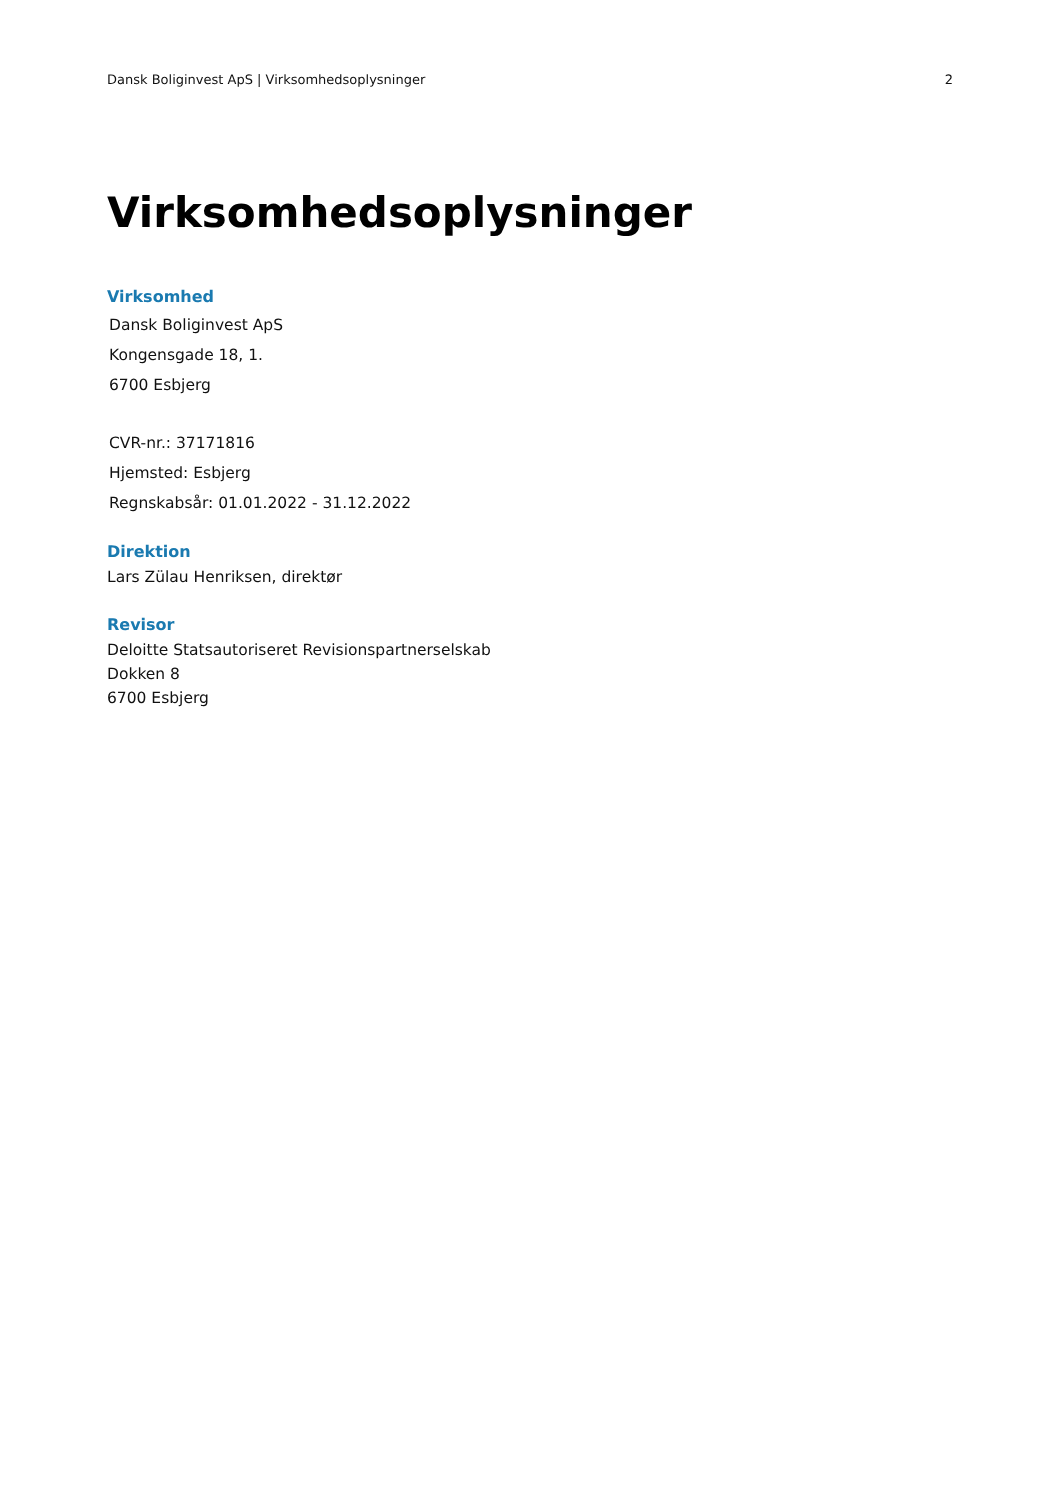Dansk Boliginvest ApS | Virksomhedsoplysninger 2
Virksomhedsoplysninger
Virksomhed
Dansk Boliginvest ApS
Kongensgade 18, 1.
6700 Esbjerg
CVR-nr.: 37171816
Hjemsted: Esbjerg
Regnskabsår: 01.01.2022 - 31.12.2022
Direktion
Lars Zülau Henriksen, direktør
Revisor
Deloitte Statsautoriseret Revisionspartnerselskab
Dokken 8
6700 Esbjerg